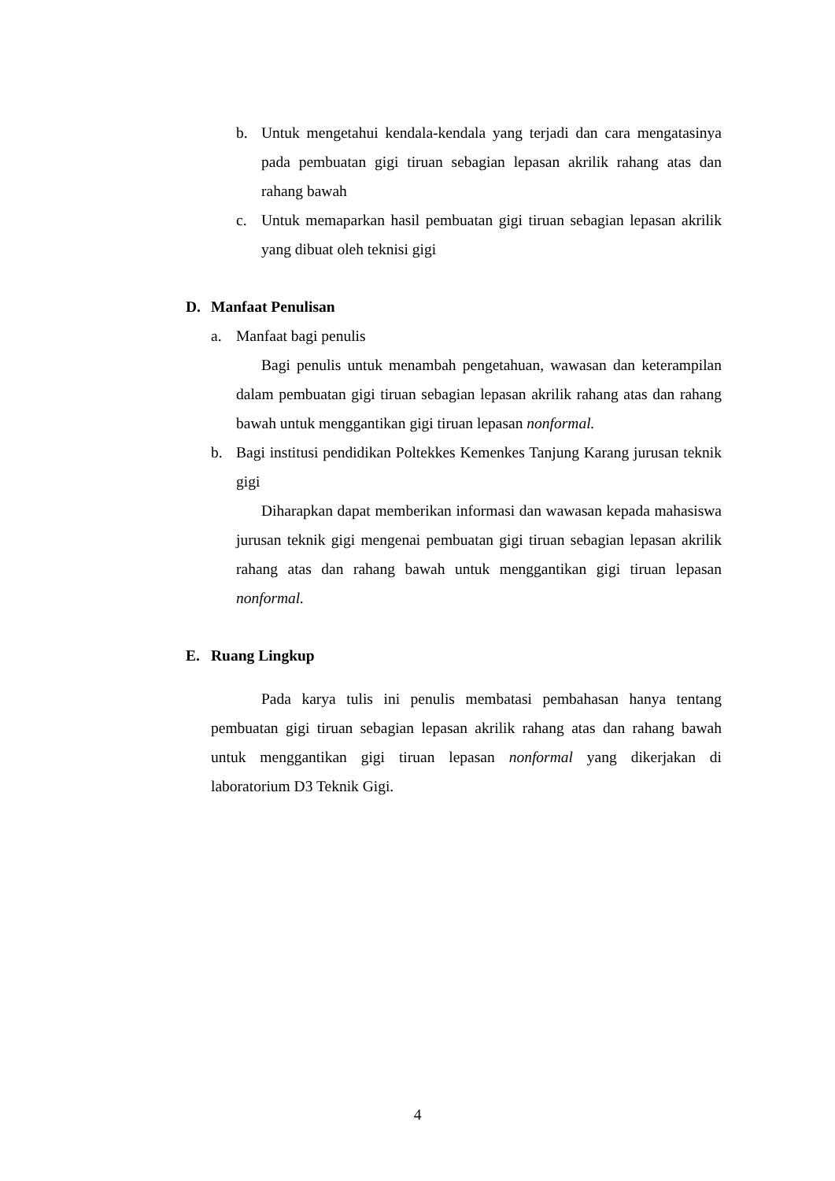b. Untuk mengetahui kendala-kendala yang terjadi dan cara mengatasinya pada pembuatan gigi tiruan sebagian lepasan akrilik rahang atas dan rahang bawah
c. Untuk memaparkan hasil pembuatan gigi tiruan sebagian lepasan akrilik yang dibuat oleh teknisi gigi
D. Manfaat Penulisan
a. Manfaat bagi penulis
Bagi penulis untuk menambah pengetahuan, wawasan dan keterampilan dalam pembuatan gigi tiruan sebagian lepasan akrilik rahang atas dan rahang bawah untuk menggantikan gigi tiruan lepasan nonformal.
b. Bagi institusi pendidikan Poltekkes Kemenkes Tanjung Karang jurusan teknik gigi
Diharapkan dapat memberikan informasi dan wawasan kepada mahasiswa jurusan teknik gigi mengenai pembuatan gigi tiruan sebagian lepasan akrilik rahang atas dan rahang bawah untuk menggantikan gigi tiruan lepasan nonformal.
E. Ruang Lingkup
Pada karya tulis ini penulis membatasi pembahasan hanya tentang pembuatan gigi tiruan sebagian lepasan akrilik rahang atas dan rahang bawah untuk menggantikan gigi tiruan lepasan nonformal yang dikerjakan di laboratorium D3 Teknik Gigi.
4